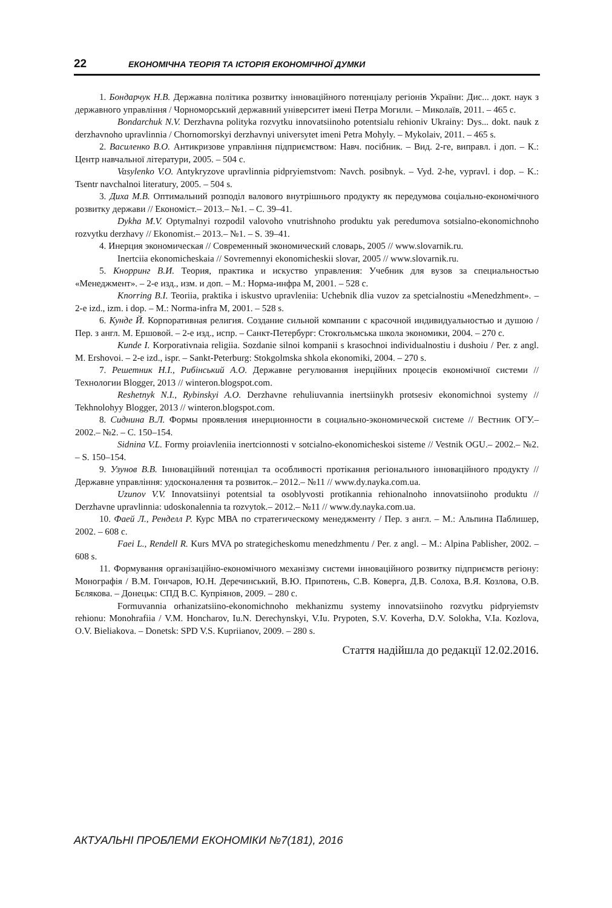22 ЕКОНОМІЧНА ТЕОРІЯ ТА ІСТОРІЯ ЕКОНОМІЧНОЇ ДУМКИ
1. Бондарчук Н.В. Державна політика розвитку інноваційного потенціалу регіонів України: Дис... докт. наук з державного управління / Чорноморський державний університет імені Петра Могили. – Миколаїв, 2011. – 465 с.
Bondarchuk N.V. Derzhavna polityka rozvytku innovatsiinoho potentsialu rehioniv Ukrainy: Dys... dokt. nauk z derzhavnoho upravlinnia / Chornomorskyi derzhavnyi universytet imeni Petra Mohyly. – Mykolaiv, 2011. – 465 s.
2. Василенко В.О. Антикризове управління підприємством: Навч. посібник. – Вид. 2-ге, виправл. і доп. – К.: Центр навчальної літератури, 2005. – 504 с.
Vasylenko V.O. Antykryzove upravlinnia pidpryiemstvom: Navch. posibnyk. – Vyd. 2-he, vypravl. i dop. – K.: Tsentr navchalnoi literatury, 2005. – 504 s.
3. Диха М.В. Оптимальний розподіл валового внутрішнього продукту як передумова соціально-економічного розвитку держави // Економіст.– 2013.– №1. – С. 39–41.
Dykha M.V. Optymalnyi rozpodil valovoho vnutrishnoho produktu yak peredumova sotsialno-ekonomichnoho rozvytku derzhavy // Ekonomist.– 2013.– №1. – S. 39–41.
4. Инерция экономическая // Современный экономический словарь, 2005 // www.slovarnik.ru.
Inertciia ekonomicheskaia // Sovremennyi ekonomicheskii slovar, 2005 // www.slovarnik.ru.
5. Кнорринг В.И. Теория, практика и искуство управления: Учебник для вузов за специальностью «Менеджмент». – 2-е изд., изм. и доп. – М.: Норма-инфра М, 2001. – 528 с.
Knorring B.I. Teoriia, praktika i iskustvo upravleniia: Uchebnik dlia vuzov za spetcialnostiu «Menedzhment». – 2-e izd., izm. i dop. – M.: Norma-infra M, 2001. – 528 s.
6. Кунде Й. Корпоративная религия. Создание сильной компании с красочной индивидуальностью и душою / Пер. з англ. М. Ершовой. – 2-е изд., испр. – Санкт-Петербург: Стокгольмська школа экономики, 2004. – 270 с.
Kunde I. Korporativnaia religiia. Sozdanie silnoi kompanii s krasochnoi individualnostiu i dushoiu / Per. z angl. M. Ershovoi. – 2-e izd., ispr. – Sankt-Peterburg: Stokgolmska shkola ekonomiki, 2004. – 270 s.
7. Решетник Н.І., Рибінський А.О. Державне регулювання інерційних процесів економічної системи // Технологии Blogger, 2013 // winteron.blogspot.com.
Reshetnyk N.I., Rybinskyi A.O. Derzhavne rehuliuvannia inertsiinykh protsesiv ekonomichnoi systemy // Tekhnolohyy Blogger, 2013 // winteron.blogspot.com.
8. Сиднина В.Л. Формы проявления инерционности в социально-экономической системе // Вестник ОГУ.– 2002.– №2. – С. 150–154.
Sidnina V.L. Formy proiavleniia inertcionnosti v sotcialno-ekonomicheskoi sisteme // Vestnik OGU.– 2002.– №2. – S. 150–154.
9. Узунов В.В. Інноваційний потенціал та особливості протікання регіонального інноваційного продукту // Державне управління: удосконалення та розвиток.– 2012.– №11 // www.dy.nayka.com.ua.
Uzunov V.V. Innovatsiinyi potentsial ta osoblyvosti protikannia rehionalnoho innovatsiinoho produktu // Derzhavne upravlinnia: udoskonalennia ta rozvytok.– 2012.– №11 // www.dy.nayka.com.ua.
10. Фаей Л., Ренделл Р. Курс МВА по стратегическому менеджменту / Пер. з англ. – М.: Альпина Паблишер, 2002. – 608 с.
Faei L., Rendell R. Kurs MVA po strategicheskomu menedzhmentu / Per. z angl. – M.: Alpina Pablisher, 2002. – 608 s.
11. Формування організаційно-економічного механізму системи інноваційного розвитку підприємств регіону: Монографія / В.М. Гончаров, Ю.Н. Деречинський, В.Ю. Припотень, С.В. Коверга, Д.В. Солоха, В.Я. Козлова, О.В. Бєлякова. – Донецьк: СПД В.С. Купріянов, 2009. – 280 с.
Formuvannia orhanizatsiino-ekonomichnoho mekhanizmu systemy innovatsiinoho rozvytku pidpryiemstv rehionu: Monohrafiia / V.M. Honcharov, Iu.N. Derechynskyi, V.Iu. Prypoten, S.V. Koverha, D.V. Solokha, V.Ia. Kozlova, O.V. Bieliakova. – Donetsk: SPD V.S. Kupriianov, 2009. – 280 s.
Стаття надійшла до редакції 12.02.2016.
АКТУАЛЬНІ ПРОБЛЕМИ ЕКОНОМІКИ №7(181), 2016